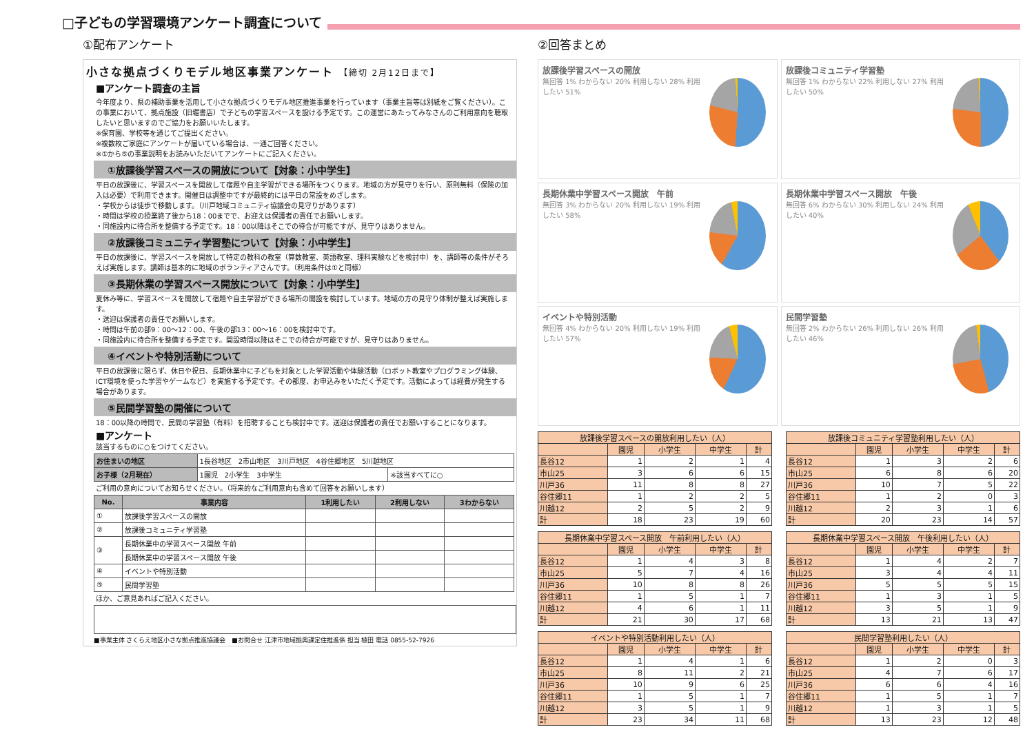□子どもの学習環境アンケート調査について
①配布アンケート
小さな拠点づくりモデル地区事業アンケート 【締切 2月12日まで】
■アンケート調査の主旨
今年度より、県の補助事業を活用して小さな拠点づくりモデル地区推進事業を行っています（事業主旨等は別紙をご覧ください）。この事業において、拠点施設（旧堀書店）で子どもの学習スペースを設ける予定です。この運営にあたってみなさんのご利用意向を聴取したいと思いますのでご協力をお願いいたします。
※保育園、学校等を通じてご提出ください。
※複数枚ご家庭にアンケートが届いている場合は、一通ご回答ください。
※①から⑤の事業説明をお読みいただいてアンケートにご記入ください。
①放課後学習スペースの開放について【対象：小中学生】
平日の放課後に、学習スペースを開放して宿題や自主学習ができる場所をつくります。地域の方が見守りを行い、原則無料（保険の加入は必要）で利用できます。開催日は調整中ですが最終的には平日の常設をめざします。
・学校からは徒歩で移動します。（川戸地域コミュニティ協議会の見守りがあります）
・時間は学校の授業終了後から18：00までで、お迎えは保護者の責任でお願いします。
・同施設内に待合所を整備する予定です。18：00以降はそこでの待合が可能ですが、見守りはありません。
②放課後コミュニティ学習塾について【対象：小中学生】
平日の放課後に、学習スペースを開放して特定の教科の教室（算数教室、英語教室、理科実験などを検討中）を、講師等の条件がそろえば実施します。講師は基本的に地域のボランティアさんです。（利用条件は①と同様）
③長期休業の学習スペース開放について【対象：小中学生】
夏休み等に、学習スペースを開放して宿題や自主学習ができる場所の開設を検討しています。地域の方の見守り体制が整えば実施します。
・送迎は保護者の責任でお願いします。
・時間は午前の部9：00～12：00、午後の部13：00～16：00を検討中です。
・同施設内に待合所を整備する予定です。開設時間以降はそこでの待合が可能ですが、見守りはありません。
④イベントや特別活動について
平日の放課後に限らず、休日や祝日、長期休業中に子どもを対象とした学習活動や体験活動（ロボット教室やプログラミング体験、ICT環境を使った学習やゲームなど）を実施する予定です。その都度、お申込みをいただく予定です。活動によっては経費が発生する場合があります。
⑤民間学習塾の開催について
18：00以降の時間で、民間の学習塾（有料）を招聘することも検討中です。送迎は保護者の責任でお願いすることになります。
■アンケート
該当するものに○をつけてください。
| お住まいの地区 | 1長谷地区 2市山地区 3川戸地区 4谷住郷地区 5川越地区 | |
| お子様（2月現在） | 1園児 2小学生 3中学生 | ※該当すべてに○ |
ご利用の意向についてお知らせください。（将来的なご利用意向も含めて回答をお願いします）
| No. | 事業内容 | 1利用したい | 2利用しない | 3わからない |
| --- | --- | --- | --- | --- |
| ① | 放課後学習スペースの開放 | | | |
| ② | 放課後コミュニティ学習塾 | | | |
| ③ | 長期休業中の学習スペース開放 午前 | | | |
| | 長期休業中の学習スペース開放 午後 | | | |
| ④ | イベントや特別活動 | | | |
| ⑤ | 民間学習塾 | | | |
ほか、ご意見あればご記入ください。
■事業主体 さくらえ地区小さな拠点推進協議会　■お問合せ 江津市地域振興課定住推進係 担当 植田 電話 0855-52-7926
②回答まとめ
放課後学習スペースの開放
無回答 1% わからない 20% 利用しない 28% 利用したい 51%
放課後コミュニティ学習塾
無回答 1% わからない 22% 利用しない 27% 利用したい 50%
長期休業中学習スペース開放　午前
無回答 3% わからない 20% 利用しない 19% 利用したい 58%
長期休業中学習スペース開放　午後
無回答 6% わからない 30% 利用しない 24% 利用したい 40%
イベントや特別活動
無回答 4% わからない 20% 利用しない 19% 利用したい 57%
民間学習塾
無回答 2% わからない 26% 利用しない 26% 利用したい 46%
| 放課後学習スペースの開放利用したい（人） | | | | |
| --- | --- | --- | --- | --- |
| | 園児 | 小学生 | 中学生 | 計 |
| 長谷12 | 1 | 2 | 1 | 4 |
| 市山25 | 3 | 6 | 6 | 15 |
| 川戸36 | 11 | 8 | 8 | 27 |
| 谷住郷11 | 1 | 2 | 2 | 5 |
| 川越12 | 2 | 5 | 2 | 9 |
| 計 | 18 | 23 | 19 | 60 |
| 放課後コミュニティ学習塾利用したい（人） | | | | |
| --- | --- | --- | --- | --- |
| | 園児 | 小学生 | 中学生 | 計 |
| 長谷12 | 1 | 3 | 2 | 6 |
| 市山25 | 6 | 8 | 6 | 20 |
| 川戸36 | 10 | 7 | 5 | 22 |
| 谷住郷11 | 1 | 2 | 0 | 3 |
| 川越12 | 2 | 3 | 1 | 6 |
| 計 | 20 | 23 | 14 | 57 |
| 長期休業中学習スペース開放 午前利用したい（人） | | | | |
| --- | --- | --- | --- | --- |
| | 園児 | 小学生 | 中学生 | 計 |
| 長谷12 | 1 | 4 | 3 | 8 |
| 市山25 | 5 | 7 | 4 | 16 |
| 川戸36 | 10 | 8 | 8 | 26 |
| 谷住郷11 | 1 | 5 | 1 | 7 |
| 川越12 | 4 | 6 | 1 | 11 |
| 計 | 21 | 30 | 17 | 68 |
| 長期休業中学習スペース開放 午後利用したい（人） | | | | |
| --- | --- | --- | --- | --- |
| | 園児 | 小学生 | 中学生 | 計 |
| 長谷12 | 1 | 4 | 2 | 7 |
| 市山25 | 3 | 4 | 4 | 11 |
| 川戸36 | 5 | 5 | 5 | 15 |
| 谷住郷11 | 1 | 3 | 1 | 5 |
| 川越12 | 3 | 5 | 1 | 9 |
| 計 | 13 | 21 | 13 | 47 |
| イベントや特別活動利用したい（人） | | | | |
| --- | --- | --- | --- | --- |
| | 園児 | 小学生 | 中学生 | 計 |
| 長谷12 | 1 | 4 | 1 | 6 |
| 市山25 | 8 | 11 | 2 | 21 |
| 川戸36 | 10 | 9 | 6 | 25 |
| 谷住郷11 | 1 | 5 | 1 | 7 |
| 川越12 | 3 | 5 | 1 | 9 |
| 計 | 23 | 34 | 11 | 68 |
| 民間学習塾利用したい（人） | | | | |
| --- | --- | --- | --- | --- |
| | 園児 | 小学生 | 中学生 | 計 |
| 長谷12 | 1 | 2 | 0 | 3 |
| 市山25 | 4 | 7 | 6 | 17 |
| 川戸36 | 6 | 6 | 4 | 16 |
| 谷住郷11 | 1 | 5 | 1 | 7 |
| 川越12 | 1 | 3 | 1 | 5 |
| 計 | 13 | 23 | 12 | 48 |